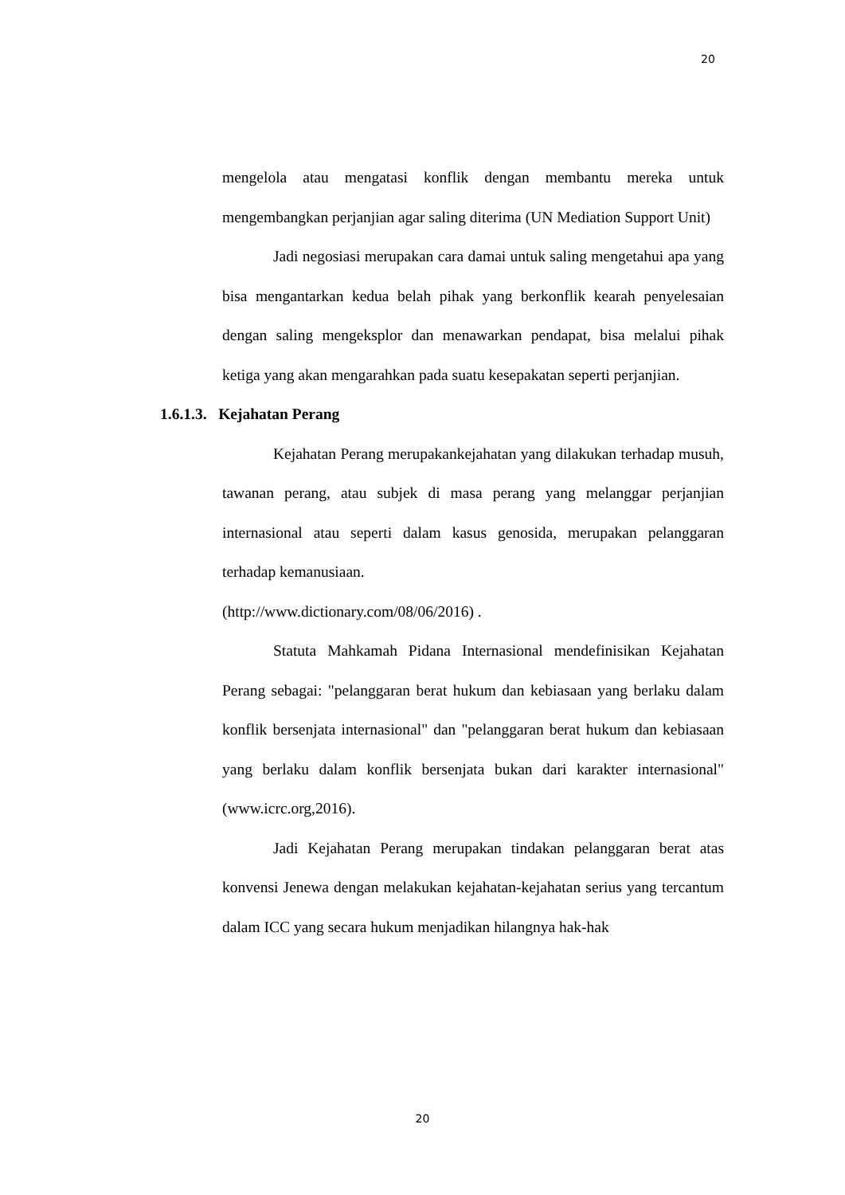20
mengelola atau mengatasi konflik dengan membantu mereka untuk mengembangkan perjanjian agar saling diterima (UN Mediation Support Unit)
Jadi negosiasi merupakan cara damai untuk saling mengetahui apa yang bisa mengantarkan kedua belah pihak yang berkonflik kearah penyelesaian dengan saling mengeksplor dan menawarkan pendapat, bisa melalui pihak ketiga yang akan mengarahkan pada suatu kesepakatan seperti perjanjian.
1.6.1.3. Kejahatan Perang
Kejahatan Perang merupakankejahatan yang dilakukan terhadap musuh, tawanan perang, atau subjek di masa perang yang melanggar perjanjian internasional atau seperti dalam kasus genosida, merupakan pelanggaran terhadap kemanusiaan.
(http://www.dictionary.com/08/06/2016) .
Statuta Mahkamah Pidana Internasional mendefinisikan Kejahatan Perang sebagai: "pelanggaran berat hukum dan kebiasaan yang berlaku dalam konflik bersenjata internasional" dan "pelanggaran berat hukum dan kebiasaan yang berlaku dalam konflik bersenjata bukan dari karakter internasional" (www.icrc.org,2016).
Jadi Kejahatan Perang merupakan tindakan pelanggaran berat atas konvensi Jenewa dengan melakukan kejahatan-kejahatan serius yang tercantum dalam ICC yang secara hukum menjadikan hilangnya hak-hak
20